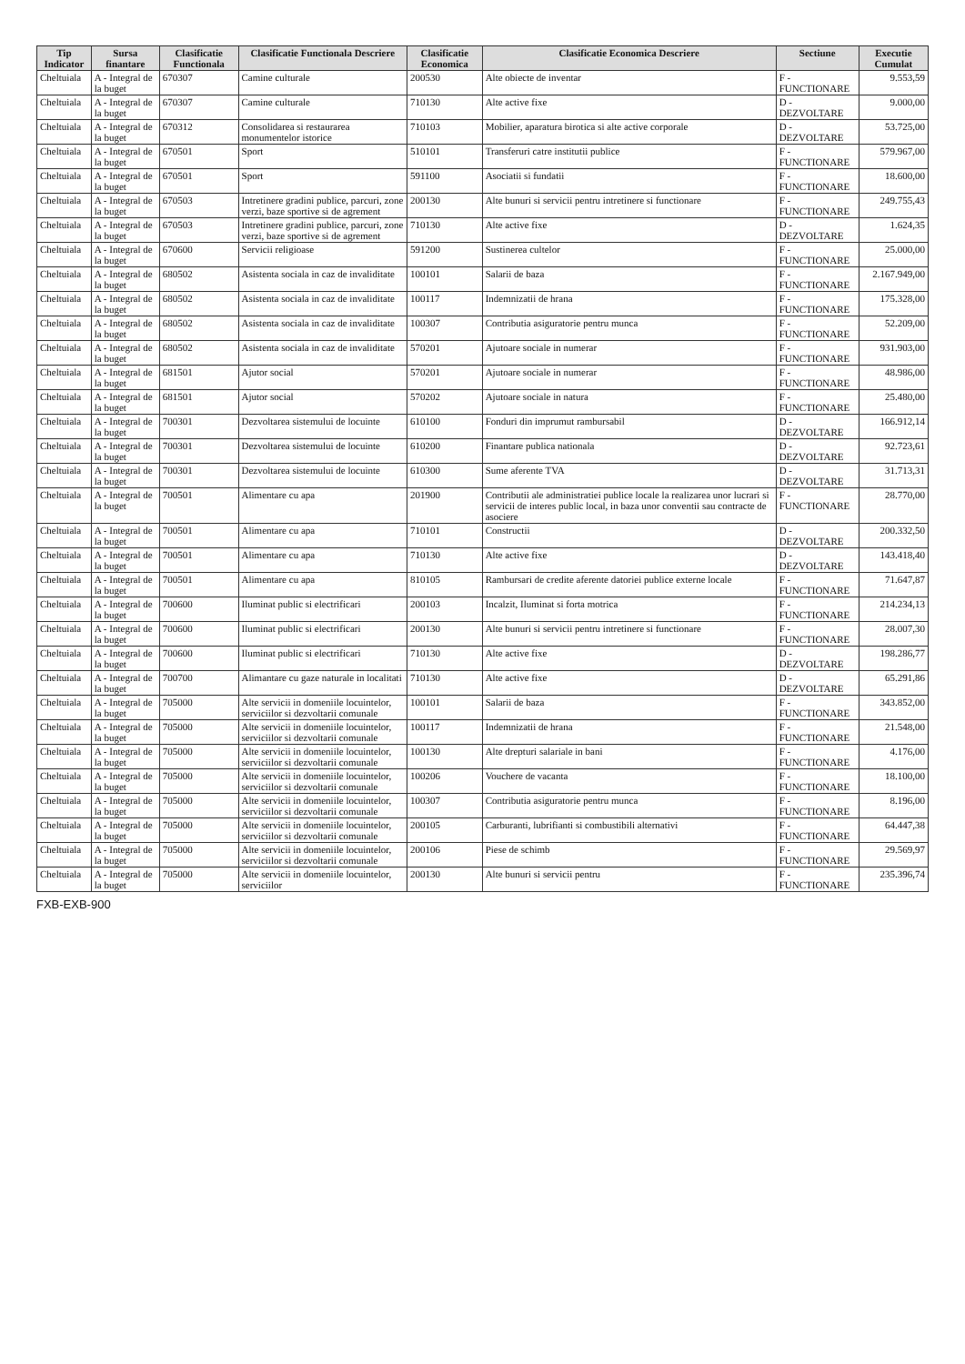| Tip Indicator | Sursa finantare | Clasificatie Functionala | Clasificatie Functionala Descriere | Clasificatie Economica | Clasificatie Economica Descriere | Sectiune | Executie Cumulat |
| --- | --- | --- | --- | --- | --- | --- | --- |
| Cheltuiala | A - Integral de la buget | 670307 | Camine culturale | 200530 | Alte obiecte de inventar | F - FUNCTIONARE | 9.553,59 |
| Cheltuiala | A - Integral de la buget | 670307 | Camine culturale | 710130 | Alte active fixe | D - DEZVOLTARE | 9.000,00 |
| Cheltuiala | A - Integral de la buget | 670312 | Consolidarea si restaurarea monumentelor istorice | 710103 | Mobilier, aparatura birotica si alte active corporale | D - DEZVOLTARE | 53.725,00 |
| Cheltuiala | A - Integral de la buget | 670501 | Sport | 510101 | Transferuri catre institutii publice | F - FUNCTIONARE | 579.967,00 |
| Cheltuiala | A - Integral de la buget | 670501 | Sport | 591100 | Asociatii si fundatii | F - FUNCTIONARE | 18.600,00 |
| Cheltuiala | A - Integral de la buget | 670503 | Intretinere gradini publice, parcuri, zone verzi, baze sportive si de agrement | 200130 | Alte bunuri si servicii pentru intretinere si functionare | F - FUNCTIONARE | 249.755,43 |
| Cheltuiala | A - Integral de la buget | 670503 | Intretinere gradini publice, parcuri, zone verzi, baze sportive si de agrement | 710130 | Alte active fixe | D - DEZVOLTARE | 1.624,35 |
| Cheltuiala | A - Integral de la buget | 670600 | Servicii religioase | 591200 | Sustinerea cultelor | F - FUNCTIONARE | 25.000,00 |
| Cheltuiala | A - Integral de la buget | 680502 | Asistenta sociala in caz de invaliditate | 100101 | Salarii de baza | F - FUNCTIONARE | 2.167.949,00 |
| Cheltuiala | A - Integral de la buget | 680502 | Asistenta sociala in caz de invaliditate | 100117 | Indemnizatii de hrana | F - FUNCTIONARE | 175.328,00 |
| Cheltuiala | A - Integral de la buget | 680502 | Asistenta sociala in caz de invaliditate | 100307 | Contributia asiguratorie pentru munca | F - FUNCTIONARE | 52.209,00 |
| Cheltuiala | A - Integral de la buget | 680502 | Asistenta sociala in caz de invaliditate | 570201 | Ajutoare sociale in numerar | F - FUNCTIONARE | 931.903,00 |
| Cheltuiala | A - Integral de la buget | 681501 | Ajutor social | 570201 | Ajutoare sociale in numerar | F - FUNCTIONARE | 48.986,00 |
| Cheltuiala | A - Integral de la buget | 681501 | Ajutor social | 570202 | Ajutoare sociale in natura | F - FUNCTIONARE | 25.480,00 |
| Cheltuiala | A - Integral de la buget | 700301 | Dezvoltarea sistemului de locuinte | 610100 | Fonduri din imprumut rambursabil | D - DEZVOLTARE | 166.912,14 |
| Cheltuiala | A - Integral de la buget | 700301 | Dezvoltarea sistemului de locuinte | 610200 | Finantare publica nationala | D - DEZVOLTARE | 92.723,61 |
| Cheltuiala | A - Integral de la buget | 700301 | Dezvoltarea sistemului de locuinte | 610300 | Sume aferente TVA | D - DEZVOLTARE | 31.713,31 |
| Cheltuiala | A - Integral de la buget | 700501 | Alimentare cu apa | 201900 | Contributii ale administratiei publice locale la realizarea unor lucrari si servicii de interes public local, in baza unor conventii sau contracte de asociere | F - FUNCTIONARE | 28.770,00 |
| Cheltuiala | A - Integral de la buget | 700501 | Alimentare cu apa | 710101 | Constructii | D - DEZVOLTARE | 200.332,50 |
| Cheltuiala | A - Integral de la buget | 700501 | Alimentare cu apa | 710130 | Alte active fixe | D - DEZVOLTARE | 143.418,40 |
| Cheltuiala | A - Integral de la buget | 700501 | Alimentare cu apa | 810105 | Rambursari de credite aferente datoriei publice externe locale | F - FUNCTIONARE | 71.647,87 |
| Cheltuiala | A - Integral de la buget | 700600 | Iluminat public si electrificari | 200103 | Incalzit, Iluminat si forta motrica | F - FUNCTIONARE | 214.234,13 |
| Cheltuiala | A - Integral de la buget | 700600 | Iluminat public si electrificari | 200130 | Alte bunuri si servicii pentru intretinere si functionare | F - FUNCTIONARE | 28.007,30 |
| Cheltuiala | A - Integral de la buget | 700600 | Iluminat public si electrificari | 710130 | Alte active fixe | D - DEZVOLTARE | 198.286,77 |
| Cheltuiala | A - Integral de la buget | 700700 | Alimantare cu gaze naturale in localitati | 710130 | Alte active fixe | D - DEZVOLTARE | 65.291,86 |
| Cheltuiala | A - Integral de la buget | 705000 | Alte servicii in domeniile locuintelor, serviciilor si dezvoltarii comunale | 100101 | Salarii de baza | F - FUNCTIONARE | 343.852,00 |
| Cheltuiala | A - Integral de la buget | 705000 | Alte servicii in domeniile locuintelor, serviciilor si dezvoltarii comunale | 100117 | Indemnizatii de hrana | F - FUNCTIONARE | 21.548,00 |
| Cheltuiala | A - Integral de la buget | 705000 | Alte servicii in domeniile locuintelor, serviciilor si dezvoltarii comunale | 100130 | Alte drepturi salariale in bani | F - FUNCTIONARE | 4.176,00 |
| Cheltuiala | A - Integral de la buget | 705000 | Alte servicii in domeniile locuintelor, serviciilor si dezvoltarii comunale | 100206 | Vouchere de vacanta | F - FUNCTIONARE | 18.100,00 |
| Cheltuiala | A - Integral de la buget | 705000 | Alte servicii in domeniile locuintelor, serviciilor si dezvoltarii comunale | 100307 | Contributia asiguratorie pentru munca | F - FUNCTIONARE | 8.196,00 |
| Cheltuiala | A - Integral de la buget | 705000 | Alte servicii in domeniile locuintelor, serviciilor si dezvoltarii comunale | 200105 | Carburanti, lubrifianti si combustibili alternativi | F - FUNCTIONARE | 64.447,38 |
| Cheltuiala | A - Integral de la buget | 705000 | Alte servicii in domeniile locuintelor, serviciilor si dezvoltarii comunale | 200106 | Piese de schimb | F - FUNCTIONARE | 29.569,97 |
| Cheltuiala | A - Integral de la buget | 705000 | Alte servicii in domeniile locuintelor, serviciilor | 200130 | Alte bunuri si servicii pentru | F - FUNCTIONARE | 235.396,74 |
FXB-EXB-900